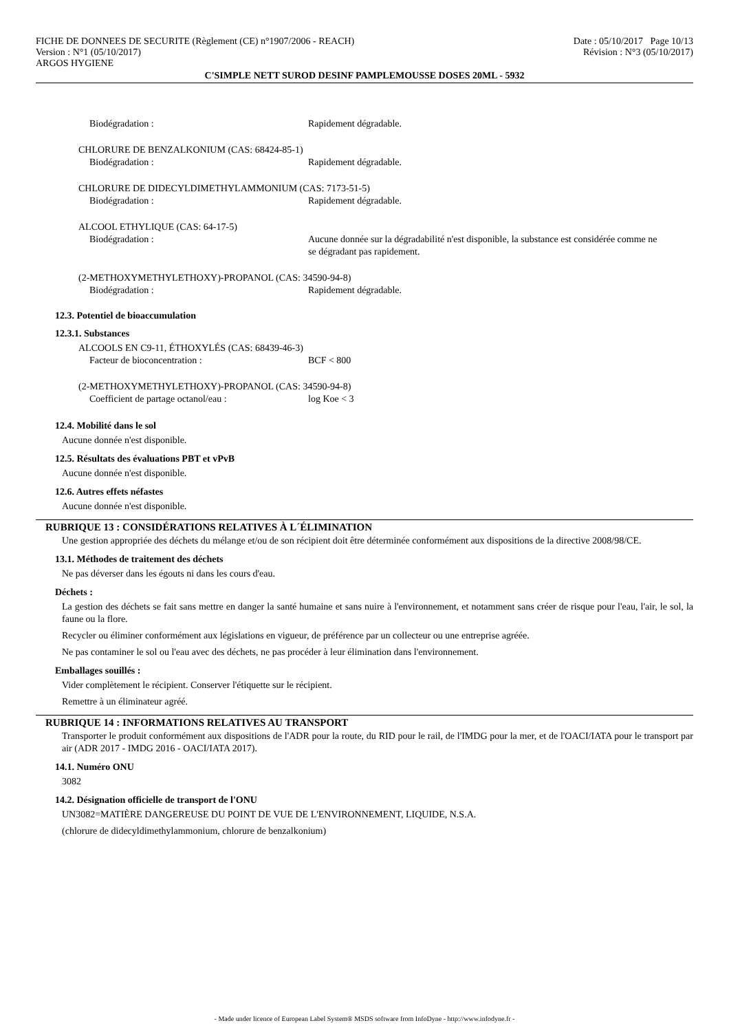FICHE DE DONNEES DE SECURITE (Règlement (CE) n°1907/2006 - REACH)
Version : N°1 (05/10/2017)
ARGOS HYGIENE
Date : 05/10/2017 Page 10/13
Révision : N°3 (05/10/2017)
C'SIMPLE NETT SUROD DESINF PAMPLEMOUSSE DOSES 20ML - 5932
Biodégradation : Rapidement dégradable.
CHLORURE DE BENZALKONIUM (CAS: 68424-85-1)
Biodégradation : Rapidement dégradable.
CHLORURE DE DIDECYLDIMETHYLAMMONIUM (CAS: 7173-51-5)
Biodégradation : Rapidement dégradable.
ALCOOL ETHYLIQUE (CAS: 64-17-5)
Biodégradation : Aucune donnée sur la dégradabilité n'est disponible, la substance est considérée comme ne se dégradant pas rapidement.
(2-METHOXYMETHYLETHOXY)-PROPANOL (CAS: 34590-94-8)
Biodégradation : Rapidement dégradable.
12.3. Potentiel de bioaccumulation
12.3.1. Substances
ALCOOLS EN C9-11, ÉTHOXYLÉS (CAS: 68439-46-3)
Facteur de bioconcentration : BCF < 800
(2-METHOXYMETHYLETHOXY)-PROPANOL (CAS: 34590-94-8)
Coefficient de partage octanol/eau : log Koe < 3
12.4. Mobilité dans le sol
Aucune donnée n'est disponible.
12.5. Résultats des évaluations PBT et vPvB
Aucune donnée n'est disponible.
12.6. Autres effets néfastes
Aucune donnée n'est disponible.
RUBRIQUE 13 : CONSIDÉRATIONS RELATIVES À L´ÉLIMINATION
Une gestion appropriée des déchets du mélange et/ou de son récipient doit être déterminée conformément aux dispositions de la directive 2008/98/CE.
13.1. Méthodes de traitement des déchets
Ne pas déverser dans les égouts ni dans les cours d'eau.
Déchets :
La gestion des déchets se fait sans mettre en danger la santé humaine et sans nuire à l'environnement, et notamment sans créer de risque pour l'eau, l'air, le sol, la faune ou la flore.
Recycler ou éliminer conformément aux législations en vigueur, de préférence par un collecteur ou une entreprise agréée.
Ne pas contaminer le sol ou l'eau avec des déchets, ne pas procéder à leur élimination dans l'environnement.
Emballages souillés :
Vider complètement le récipient. Conserver l'étiquette sur le récipient.
Remettre à un éliminateur agréé.
RUBRIQUE 14 : INFORMATIONS RELATIVES AU TRANSPORT
Transporter le produit conformément aux dispositions de l'ADR pour la route, du RID pour le rail, de l'IMDG pour la mer, et de l'OACI/IATA pour le transport par air (ADR 2017 - IMDG 2016 - OACI/IATA 2017).
14.1. Numéro ONU
3082
14.2. Désignation officielle de transport de l'ONU
UN3082=MATIÈRE DANGEREUSE DU POINT DE VUE DE L'ENVIRONNEMENT, LIQUIDE, N.S.A.
(chlorure de didecyldimethylammonium, chlorure de benzalkonium)
- Made under licence of European Label System® MSDS software from InfoDyne - http://www.infodyne.fr -